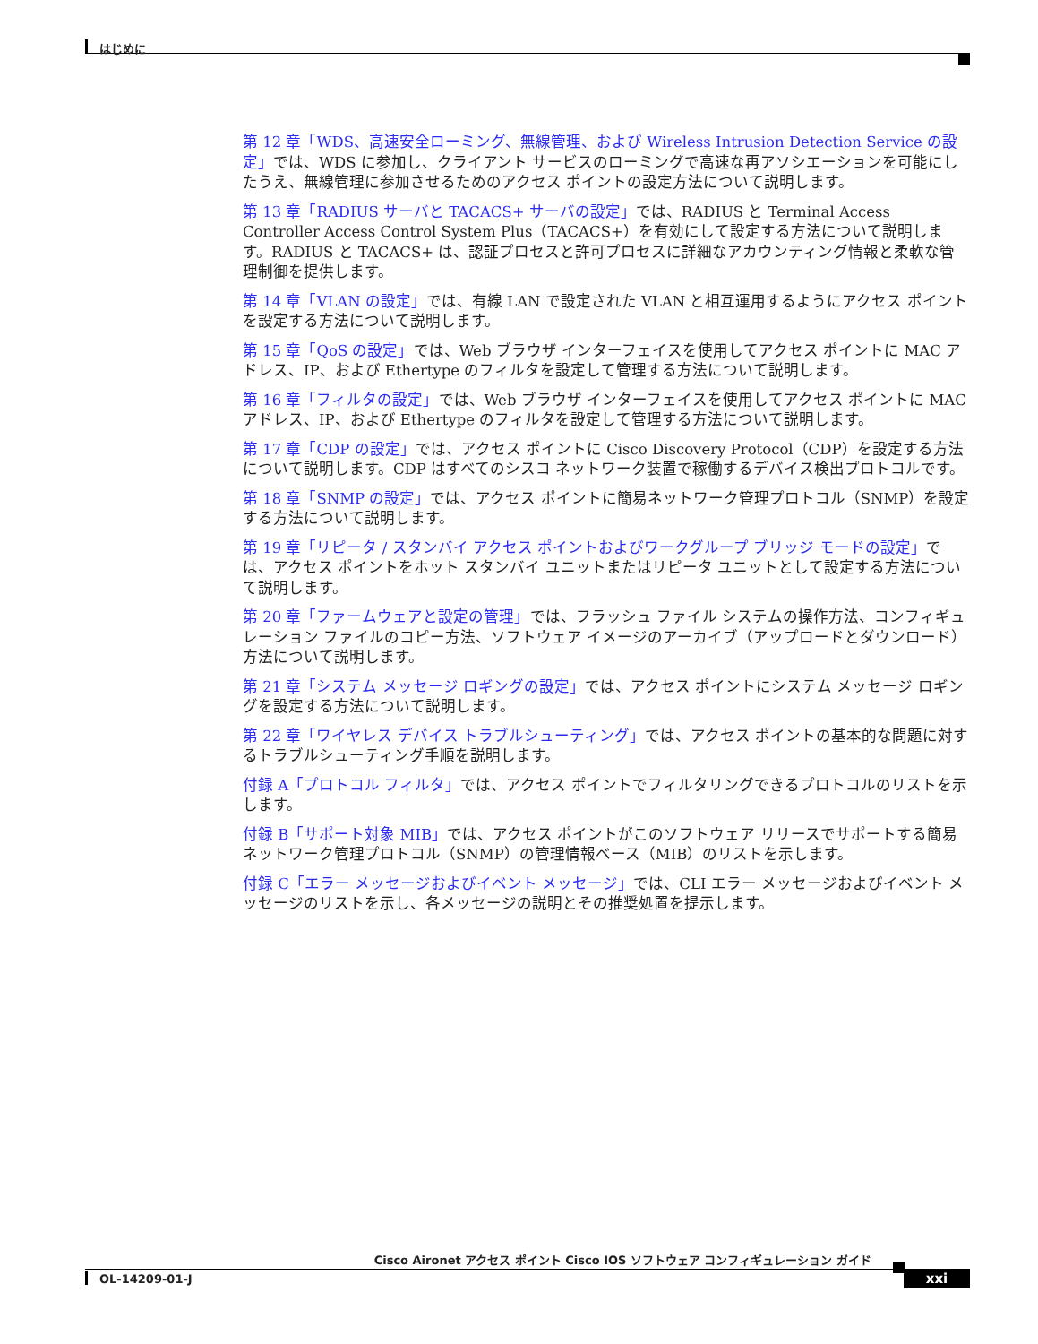はじめに
第 12 章「WDS、高速安全ローミング、無線管理、および Wireless Intrusion Detection Service の設定」では、WDS に参加し、クライアント サービスのローミングで高速な再アソシエーションを可能にしたうえ、無線管理に参加させるためのアクセス ポイントの設定方法について説明します。
第 13 章「RADIUS サーバと TACACS+ サーバの設定」では、RADIUS と Terminal Access Controller Access Control System Plus（TACACS+）を有効にして設定する方法について説明します。RADIUS と TACACS+ は、認証プロセスと許可プロセスに詳細なアカウンティング情報と柔軟な管理制御を提供します。
第 14 章「VLAN の設定」では、有線 LAN で設定された VLAN と相互運用するようにアクセス ポイントを設定する方法について説明します。
第 15 章「QoS の設定」では、Web ブラウザ インターフェイスを使用してアクセス ポイントに MAC アドレス、IP、および Ethertype のフィルタを設定して管理する方法について説明します。
第 16 章「フィルタの設定」では、Web ブラウザ インターフェイスを使用してアクセス ポイントに MAC アドレス、IP、および Ethertype のフィルタを設定して管理する方法について説明します。
第 17 章「CDP の設定」では、アクセス ポイントに Cisco Discovery Protocol（CDP）を設定する方法について説明します。CDP はすべてのシスコ ネットワーク装置で稼働するデバイス検出プロトコルです。
第 18 章「SNMP の設定」では、アクセス ポイントに簡易ネットワーク管理プロトコル（SNMP）を設定する方法について説明します。
第 19 章「リピータ / スタンバイ アクセス ポイントおよびワークグループ ブリッジ モードの設定」では、アクセス ポイントをホット スタンバイ ユニットまたはリピータ ユニットとして設定する方法について説明します。
第 20 章「ファームウェアと設定の管理」では、フラッシュ ファイル システムの操作方法、コンフィギュレーション ファイルのコピー方法、ソフトウェア イメージのアーカイブ（アップロードとダウンロード）方法について説明します。
第 21 章「システム メッセージ ロギングの設定」では、アクセス ポイントにシステム メッセージ ロギングを設定する方法について説明します。
第 22 章「ワイヤレス デバイス トラブルシューティング」では、アクセス ポイントの基本的な問題に対するトラブルシューティング手順を説明します。
付録 A「プロトコル フィルタ」では、アクセス ポイントでフィルタリングできるプロトコルのリストを示します。
付録 B「サポート対象 MIB」では、アクセス ポイントがこのソフトウェア リリースでサポートする簡易ネットワーク管理プロトコル（SNMP）の管理情報ベース（MIB）のリストを示します。
付録 C「エラー メッセージおよびイベント メッセージ」では、CLI エラー メッセージおよびイベント メッセージのリストを示し、各メッセージの説明とその推奨処置を提示します。
Cisco Aironet アクセス ポイント Cisco IOS ソフトウェア コンフィギュレーション ガイド
OL-14209-01-J xxi